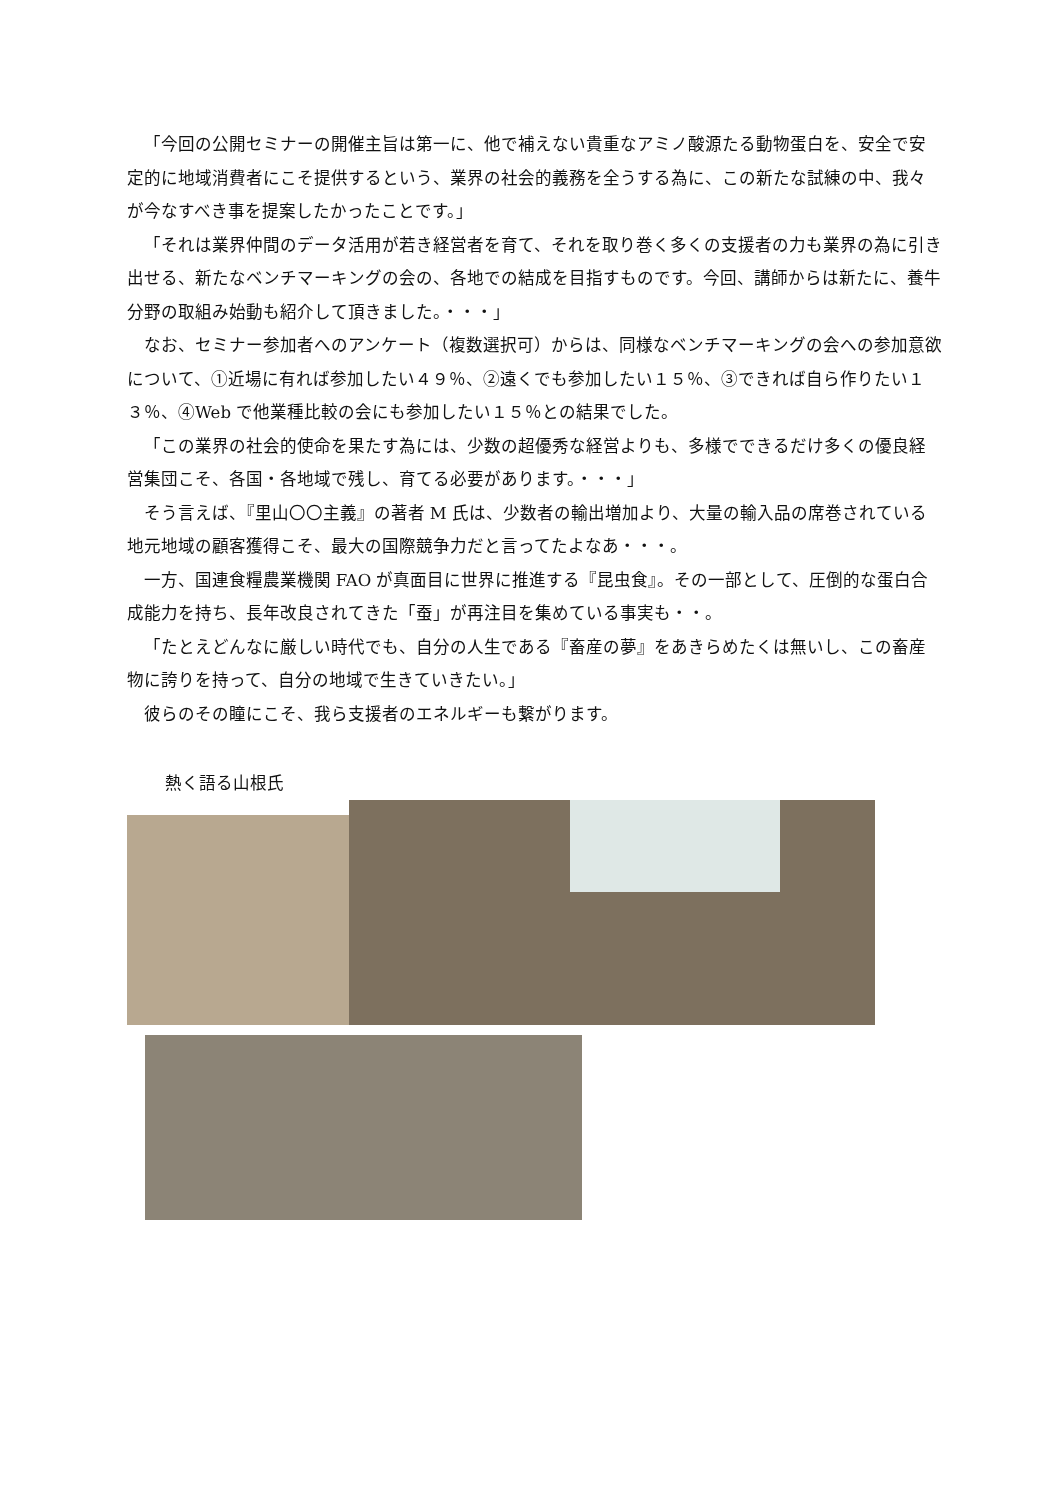「今回の公開セミナーの開催主旨は第一に、他で補えない貴重なアミノ酸源たる動物蛋白を、安全で安定的に地域消費者にこそ提供するという、業界の社会的義務を全うする為に、この新たな試練の中、我々が今なすべき事を提案したかったことです。」
「それは業界仲間のデータ活用が若き経営者を育て、それを取り巻く多くの支援者の力も業界の為に引き出せる、新たなベンチマーキングの会の、各地での結成を目指すものです。今回、講師からは新たに、養牛分野の取組み始動も紹介して頂きました。・・・」
なお、セミナー参加者へのアンケート（複数選択可）からは、同様なベンチマーキングの会への参加意欲について、①近場に有れば参加したい４９％、②遠くでも参加したい１５％、③できれば自ら作りたい１３％、④Web で他業種比較の会にも参加したい１５％との結果でした。
「この業界の社会的使命を果たす為には、少数の超優秀な経営よりも、多様でできるだけ多くの優良経営集団こそ、各国・各地域で残し、育てる必要があります。・・・」
そう言えば、『里山〇〇主義』の著者 M 氏は、少数者の輸出増加より、大量の輸入品の席巻されている地元地域の顧客獲得こそ、最大の国際競争力だと言ってたよなあ・・・。
一方、国連食糧農業機関 FAO が真面目に世界に推進する『昆虫食』。その一部として、圧倒的な蛋白合成能力を持ち、長年改良されてきた「蚕」が再注目を集めている事実も・・。
「たとえどんなに厳しい時代でも、自分の人生である『畜産の夢』をあきらめたくは無いし、この畜産物に誇りを持って、自分の地域で生きていきたい。」
彼らのその瞳にこそ、我ら支援者のエネルギーも繋がります。
熱く語る山根氏